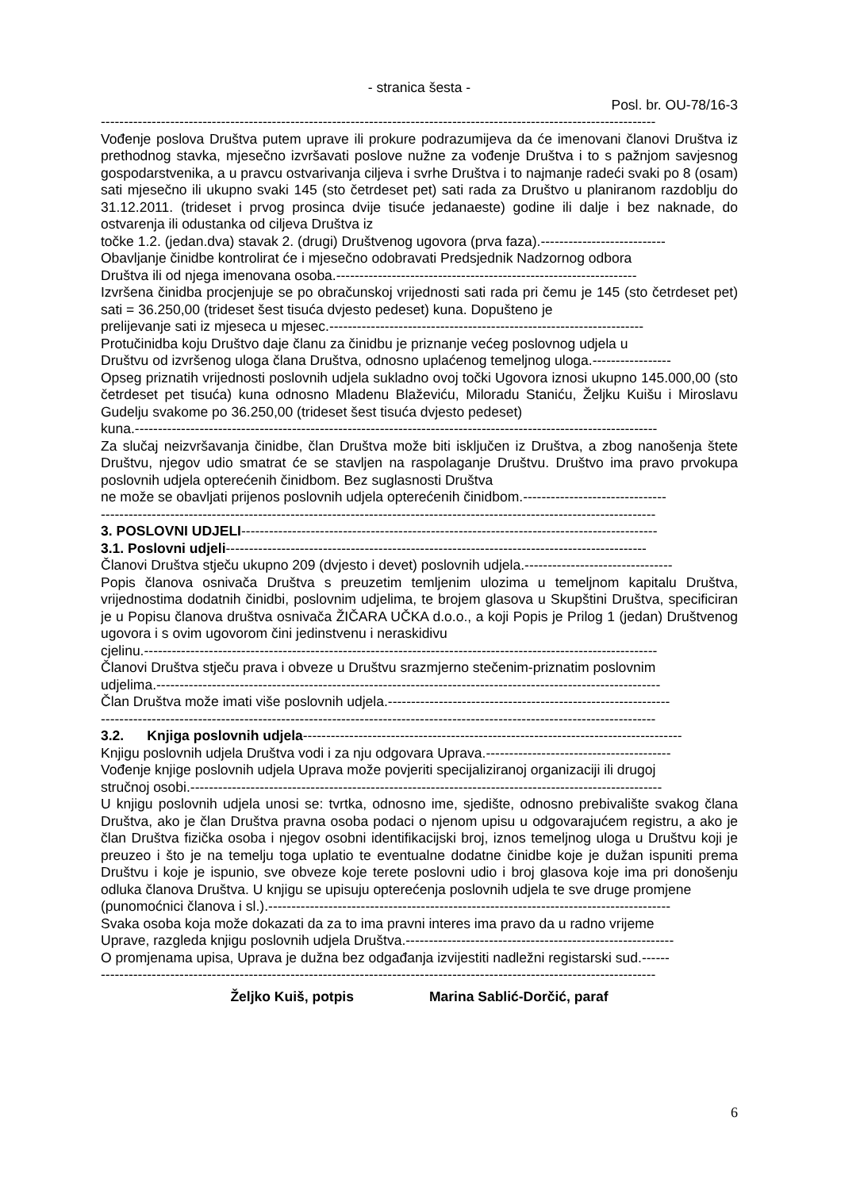- stranica šesta -
Posl. br. OU-78/16-3
------------------------------------------------------------------------------------------------------------------------
Vođenje poslova Društva putem uprave ili prokure podrazumijeva da će imenovani članovi Društva iz prethodnog stavka, mjesečno izvršavati poslove nužne za vođenje Društva i to s pažnjom savjesnog gospodarstvenika, a u pravcu ostvarivanja ciljeva i svrhe Društva i to najmanje radeći svaki po 8 (osam) sati mjesečno ili ukupno svaki 145 (sto četrdeset pet) sati rada za Društvo u planiranom razdoblju do 31.12.2011. (trideset i prvog prosinca dvije tisuće jedanaeste) godine ili dalje i bez naknade, do ostvarenja ili odustanka od ciljeva Društva iz
točke 1.2. (jedan.dva) stavak 2. (drugi) Društvenog ugovora (prva faza).---------------------------
Obavljanje činidbe kontrolirat će i mjesečno odobravati Predsjednik Nadzornog odbora
Društva ili od njega imenovana osoba.-----------------------------------------------------------------
Izvršena činidba procjenjuje se po obračunskoj vrijednosti sati rada pri čemu je 145 (sto četrdeset pet) sati = 36.250,00 (trideset šest tisuća dvjesto pedeset) kuna. Dopušteno je
prelijevanje sati iz mjeseca u mjesec.--------------------------------------------------------------------
Protučinidba koju Društvo daje članu za činidbu je priznanje većeg poslovnog udjela u
Društvu od izvršenog uloga člana Društva, odnosno uplaćenog temeljnog uloga.-----------------
Opseg priznatih vrijednosti poslovnih udjela sukladno ovoj točki Ugovora iznosi ukupno 145.000,00 (sto četrdeset pet tisuća) kuna odnosno Mladenu Blaževiću, Miloradu Staniću, Željku Kuišu i Miroslavu Gudelju svakome po 36.250,00 (trideset šest tisuća dvjesto pedeset)
kuna.-----------------------------------------------------------------------------------------------------------------
Za slučaj neizvršavanja činidbe, član Društva može biti isključen iz Društva, a zbog nanošenja štete Društvu, njegov udio smatrat će se stavljen na raspolaganje Društvu. Društvo ima pravo prvokupa poslovnih udjela opterećenih činidbom. Bez suglasnosti Društva
ne može se obavljati prijenos poslovnih udjela opterećenih činidbom.-------------------------------
------------------------------------------------------------------------------------------------------------------------
3. POSLOVNI UDJELI------------------------------------------------------------------------------------------
3.1. Poslovni udjeli-------------------------------------------------------------------------------------------
Članovi Društva stječu ukupno 209 (dvjesto i devet) poslovnih udjela.--------------------------------
Popis članova osnivača Društva s preuzetim temljenim ulozima u temeljnom kapitalu Društva, vrijednostima dodatnih činidbi, poslovnim udjelima, te brojem glasova u Skupštini Društva, specificiran je u Popisu članova društva osnivača ŽIČARA UČKA d.o.o., a koji Popis je Prilog 1 (jedan) Društvenog ugovora i s ovim ugovorom čini jedinstvenu i neraskidivu
cjelinu.---------------------------------------------------------------------------------------------------------------
Članovi Društva stječu prava i obveze u Društvu srazmjerno stečenim-priznatim poslovnim
udjelima.-------------------------------------------------------------------------------------------------------------
Član Društva može imati više poslovnih udjela.-------------------------------------------------------------
------------------------------------------------------------------------------------------------------------------------
3.2. Knjiga poslovnih udjela----------------------------------------------------------------------------------
Knjigu poslovnih udjela Društva vodi i za nju odgovara Uprava.----------------------------------------
Vođenje knjige poslovnih udjela Uprava može povjeriti specijaliziranoj organizaciji ili drugoj
stručnoj osobi.------------------------------------------------------------------------------------------------------
U knjigu poslovnih udjela unosi se: tvrtka, odnosno ime, sjedište, odnosno prebivalište svakog člana Društva, ako je član Društva pravna osoba podaci o njenom upisu u odgovarajućem registru, a ako je član Društva fizička osoba i njegov osobni identifikacijski broj, iznos temeljnog uloga u Društvu koji je preuzeo i što je na temelju toga uplatio te eventualne dodatne činidbe koje je dužan ispuniti prema Društvu i koje je ispunio, sve obveze koje terete poslovni udio i broj glasova koje ima pri donošenju odluka članova Društva. U knjigu se upisuju opterećenja poslovnih udjela te sve druge promjene
(punomoćnici članova i sl.).---------------------------------------------------------------------------------------
Svaka osoba koja može dokazati da za to ima pravni interes ima pravo da u radno vrijeme
Uprave, razgleda knjigu poslovnih udjela Društva.----------------------------------------------------------
O promjenama upisa, Uprava je dužna bez odgađanja izvijestiti nadležni registarski sud.------
------------------------------------------------------------------------------------------------------------------------
Željko Kuiš, potpis Marina Sablić-Dorčić, paraf
6